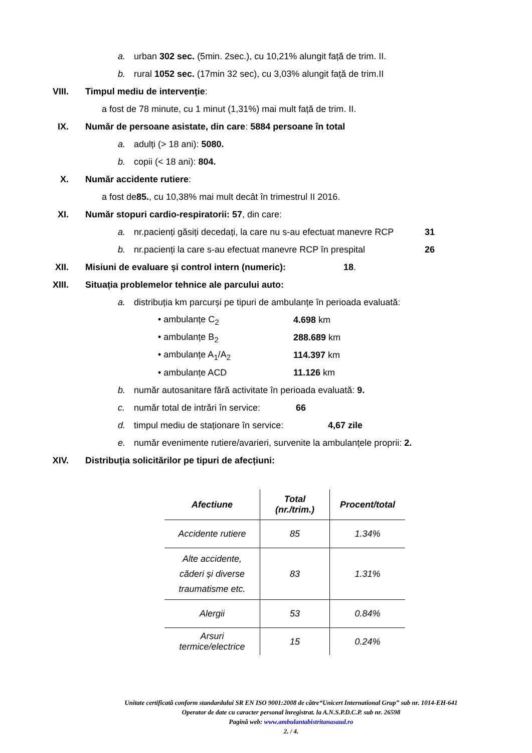a. urban 302 sec. (5min. 2sec.), cu 10,21% alungit față de trim. II.
b. rural 1052 sec. (17min 32 sec), cu 3,03% alungit față de trim.II
VIII. Timpul mediu de intervenție:
a fost de 78 minute, cu 1 minut (1,31%) mai mult față de trim. II.
IX. Număr de persoane asistate, din care: 5884 persoane în total
a. adulți (> 18 ani): 5080.
b. copii (< 18 ani): 804.
X. Număr accidente rutiere:
a fost de 85., cu 10,38% mai mult decât în trimestrul II 2016.
XI. Număr stopuri cardio-respiratorii: 57, din care:
a. nr.pacienți găsiți decedați, la care nu s-au efectuat manevre RCP 31
b. nr.pacienți la care s-au efectuat manevre RCP în prespital 26
XII. Misiuni de evaluare și control intern (numeric): 18.
XIII. Situația problemelor tehnice ale parcului auto:
a. distribuția km parcurși pe tipuri de ambulanțe în perioada evaluată:
• ambulanțe C<sub>2</sub> 4.698 km
• ambulanțe B<sub>2</sub> 288.689 km
• ambulanțe A<sub>1</sub>/A<sub>2</sub> 114.397 km
• ambulanțe ACD 11.126 km
b. număr autosanitare fără activitate în perioada evaluată: 9.
c. număr total de intrări în service: 66
d. timpul mediu de staționare în service: 4,67 zile
e. număr evenimente rutiere/avarieri, survenite la ambulanțele proprii: 2.
XIV. Distribuția solicitărilor pe tipuri de afecțiuni:
| Afectiune | Total (nr./trim.) | Procent/total |
| --- | --- | --- |
| Accidente rutiere | 85 | 1.34% |
| Alte accidente, căderi și diverse traumatisme etc. | 83 | 1.31% |
| Alergii | 53 | 0.84% |
| Arsuri termice/electrice | 15 | 0.24% |
Unitate certificată conform standardului SR EN ISO 9001:2008 de către“Unicert International Grup” sub nr. 1014-EH-641
Operator de date cu caracter personal înregistrat. la A.N.S.P.D.C.P. sub nr. 26598
Pagină web: www.ambulantabistritanasaud.ro
2. / 4.